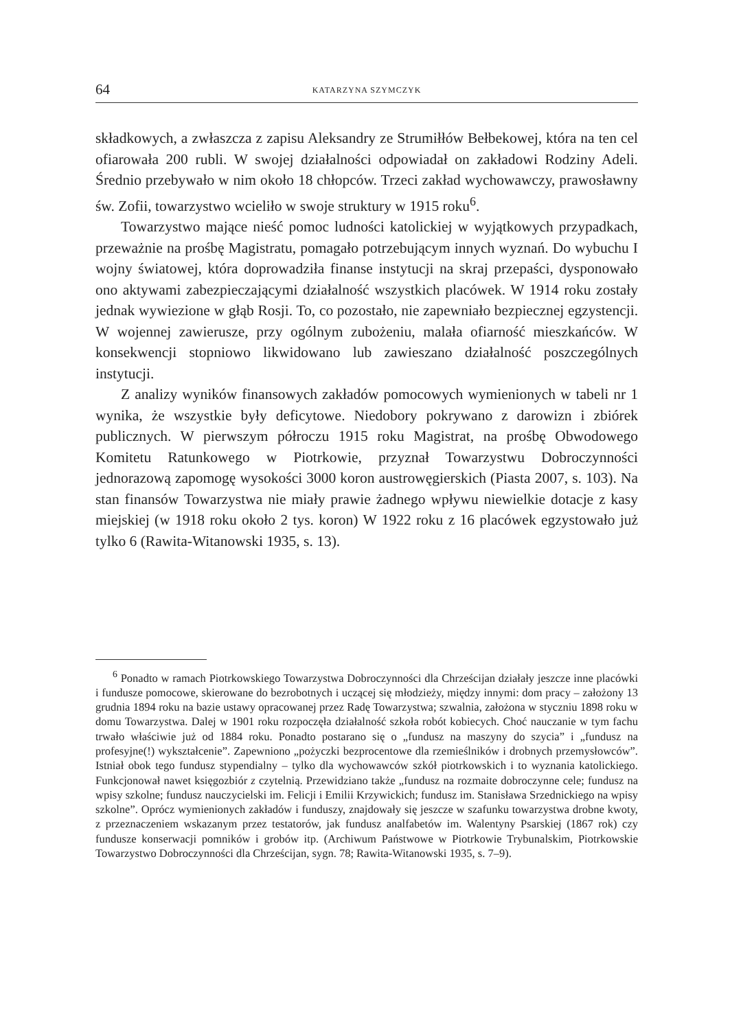64 KATARZYNA SZYMCZYK
składkowych, a zwłaszcza z zapisu Aleksandry ze Strumiłłów Bełbekowej, która na ten cel ofiarowała 200 rubli. W swojej działalności odpowiadał on zakładowi Rodziny Adeli. Średnio przebywało w nim około 18 chłopców. Trzeci zakład wychowawczy, prawosławny św. Zofii, towarzystwo wcieliło w swoje struktury w 1915 roku<sup>6</sup>.
Towarzystwo mające nieść pomoc ludności katolickiej w wyjątkowych przypadkach, przeważnie na prośbę Magistratu, pomagało potrzebującym innych wyznań. Do wybuchu I wojny światowej, która doprowadziła finanse instytucji na skraj przepaści, dysponowało ono aktywami zabezpieczającymi działalność wszystkich placówek. W 1914 roku zostały jednak wywiezione w głąb Rosji. To, co pozostało, nie zapewniało bezpiecznej egzystencji. W wojennej zawierusze, przy ogólnym zubożeniu, malała ofiarność mieszkańców. W konsekwencji stopniowo likwidowano lub zawieszano działalność poszczególnych instytucji.
Z analizy wyników finansowych zakładów pomocowych wymienionych w tabeli nr 1 wynika, że wszystkie były deficytowe. Niedobory pokrywano z darowizn i zbiórek publicznych. W pierwszym półroczu 1915 roku Magistrat, na prośbę Obwodowego Komitetu Ratunkowego w Piotrkowie, przyznał Towarzystwu Dobroczynności jednorazową zapomogę wysokości 3000 koron austrowęgierskich (Piasta 2007, s. 103). Na stan finansów Towarzystwa nie miały prawie żadnego wpływu niewielkie dotacje z kasy miejskiej (w 1918 roku około 2 tys. koron) W 1922 roku z 16 placówek egzystowało już tylko 6 (Rawita-Witanowski 1935, s. 13).
<sup>6</sup> Ponadto w ramach Piotrkowskiego Towarzystwa Dobroczynności dla Chrześcijan działały jeszcze inne placówki i fundusze pomocowe, skierowane do bezrobotnych i uczącej się młodzieży, między innymi: dom pracy – założony 13 grudnia 1894 roku na bazie ustawy opracowanej przez Radę Towarzystwa; szwalnia, założona w styczniu 1898 roku w domu Towarzystwa. Dalej w 1901 roku rozpoczęła działalność szkoła robót kobiecych. Choć nauczanie w tym fachu trwało właściwie już od 1884 roku. Ponadto postarano się o „fundusz na maszyny do szycia” i „fundusz na profesyjne(!) wykształcenie”. Zapewniono „pożyczki bezprocentowe dla rzemieślników i drobnych przemysłowców”. Istniał obok tego fundusz stypendialny – tylko dla wychowawców szkół piotrkowskich i to wyznania katolickiego. Funkcjonował nawet księgozbiór z czytelnią. Przewidziano także „fundusz na rozmaite dobroczynne cele; fundusz na wpisy szkolne; fundusz nauczycielski im. Felicji i Emilii Krzywickich; fundusz im. Stanisława Srzednickiego na wpisy szkolne”. Oprócz wymienionych zakładów i funduszy, znajdowały się jeszcze w szafunku towarzystwa drobne kwoty, z przeznaczeniem wskazanym przez testatorów, jak fundusz analfabetów im. Walentyny Psarskiej (1867 rok) czy fundusze konserwacji pomników i grobów itp. (Archiwum Państwowe w Piotrkowie Trybunalskim, Piotrkowskie Towarzystwo Dobroczynności dla Chrześcijan, sygn. 78; Rawita-Witanowski 1935, s. 7–9).